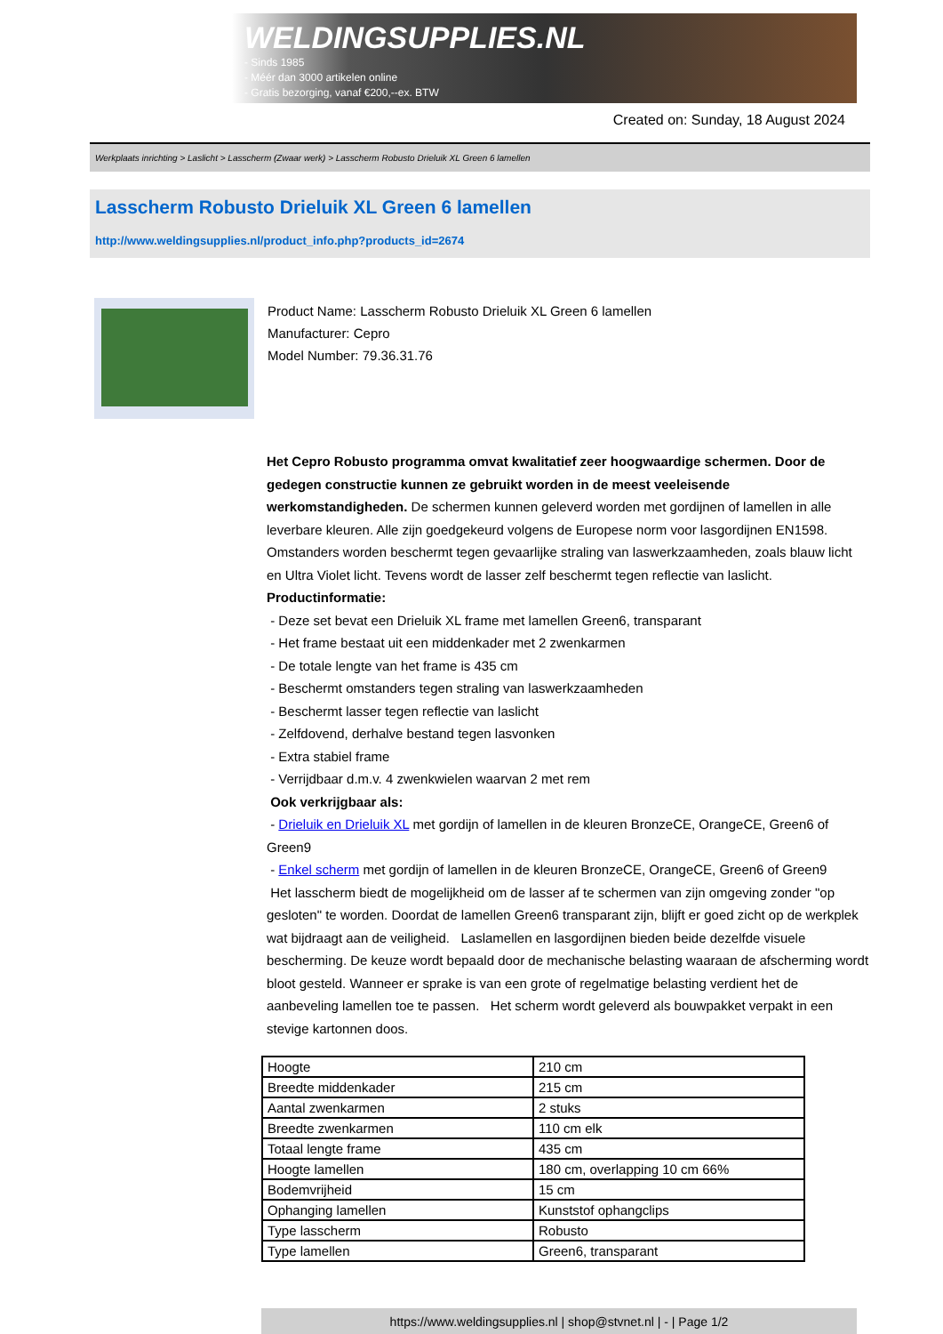WELDINGSUPPLIES.NL
- Sinds 1985
- Méér dan 3000 artikelen online
- Gratis bezorging, vanaf €200,--ex. BTW
Created on: Sunday, 18 August 2024
Werkplaats inrichting > Laslicht > Lasscherm (Zwaar werk) > Lasscherm Robusto Drieluik XL Green 6 lamellen
Lasscherm Robusto Drieluik XL Green 6 lamellen
http://www.weldingsupplies.nl/product_info.php?products_id=2674
Product Name: Lasscherm Robusto Drieluik XL Green 6 lamellen
Manufacturer: Cepro
Model Number: 79.36.31.76
Het Cepro Robusto programma omvat kwalitatief zeer hoogwaardige schermen. Door de gedegen constructie kunnen ze gebruikt worden in de meest veeleisende werkomstandigheden. De schermen kunnen geleverd worden met gordijnen of lamellen in alle leverbare kleuren. Alle zijn goedgekeurd volgens de Europese norm voor lasgordijnen EN1598. Omstanders worden beschermt tegen gevaarlijke straling van laswerkzaamheden, zoals blauw licht en Ultra Violet licht. Tevens wordt de lasser zelf beschermt tegen reflectie van laslicht. Productinformatie:
- Deze set bevat een Drieluik XL frame met lamellen Green6, transparant
- Het frame bestaat uit een middenkader met 2 zwenkarmen
- De totale lengte van het frame is 435 cm
- Beschermt omstanders tegen straling van laswerkzaamheden
- Beschermt lasser tegen reflectie van laslicht
- Zelfdovend, derhalve bestand tegen lasvonken
- Extra stabiel frame
- Verrijdbaar d.m.v. 4 zwenkwielen waarvan 2 met rem
Ook verkrijgbaar als:
- Drieluik en Drieluik XL met gordijn of lamellen in de kleuren BronzeCE, OrangeCE, Green6 of Green9
- Enkel scherm met gordijn of lamellen in de kleuren BronzeCE, OrangeCE, Green6 of Green9
Het lasscherm biedt de mogelijkheid om de lasser af te schermen van zijn omgeving zonder "op gesloten" te worden. Doordat de lamellen Green6 transparant zijn, blijft er goed zicht op de werkplek wat bijdraagt aan de veiligheid. Laslamellen en lasgordijnen bieden beide dezelfde visuele bescherming. De keuze wordt bepaald door de mechanische belasting waaraan de afscherming wordt bloot gesteld. Wanneer er sprake is van een grote of regelmatige belasting verdient het de aanbeveling lamellen toe te passen. Het scherm wordt geleverd als bouwpakket verpakt in een stevige kartonnen doos.
| Hoogte | 210 cm |
| Breedte middenkader | 215 cm |
| Aantal zwenkarmen | 2 stuks |
| Breedte zwenkarmen | 110 cm elk |
| Totaal lengte frame | 435 cm |
| Hoogte lamellen | 180 cm, overlapping 10 cm 66% |
| Bodemvrijheid | 15 cm |
| Ophanging lamellen | Kunststof ophangclips |
| Type lasscherm | Robusto |
| Type lamellen | Green6, transparant |
https://www.weldingsupplies.nl | shop@stvnet.nl | - | Page 1/2